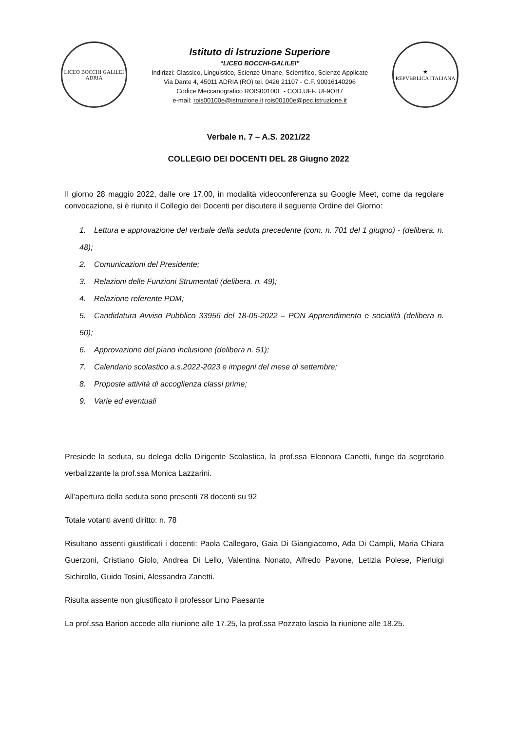LICEO BOCCHI GALILEI
ADRIA
Istituto di Istruzione Superiore
“LICEO BOCCHI-GALILEI”
Indirizzi: Classico, Linguistico, Scienze Umane, Scientifico, Scienze Applicate
Via Dante 4, 45011 ADRIA (RO) tel. 0426 21107 - C.F. 90016140296
Codice Meccanografico ROIS00100E - COD.UFF. UF9OB7
e-mail: rois00100e@istruzione.it rois00100e@pec.istruzione.it
★
REPVBBLICA ITALIANA
Verbale n. 7 – A.S. 2021/22
COLLEGIO DEI DOCENTI DEL 28 Giugno 2022
Il giorno 28 maggio 2022, dalle ore 17.00, in modalità videoconferenza su Google Meet, come da regolare convocazione, si è riunito il Collegio dei Docenti per discutere il seguente Ordine del Giorno:
1. Lettura e approvazione del verbale della seduta precedente (com. n. 701 del 1 giugno) - (delibera. n. 48);
2. Comunicazioni del Presidente;
3. Relazioni delle Funzioni Strumentali (delibera. n. 49);
4. Relazione referente PDM;
5. Candidatura Avviso Pubblico 33956 del 18-05-2022 – PON Apprendimento e socialità (delibera n. 50);
6. Approvazione del piano inclusione (delibera n. 51);
7. Calendario scolastico a.s.2022-2023 e impegni del mese di settembre;
8. Proposte attività di accoglienza classi prime;
9. Varie ed eventuali
Presiede la seduta, su delega della Dirigente Scolastica, la prof.ssa Eleonora Canetti, funge da segretario verbalizzante la prof.ssa Monica Lazzarini.
All’apertura della seduta sono presenti 78 docenti su 92
Totale votanti aventi diritto: n. 78
Risultano assenti giustificati i docenti: Paola Callegaro, Gaia Di Giangiacomo, Ada Di Campli, Maria Chiara Guerzoni, Cristiano Giolo, Andrea Di Lello, Valentina Nonato, Alfredo Pavone, Letizia Polese, Pierluigi Sichirollo, Guido Tosini, Alessandra Zanetti.
Risulta assente non giustificato il professor Lino Paesante
La prof.ssa Barion accede alla riunione alle 17.25, la prof.ssa Pozzato lascia la riunione alle 18.25.